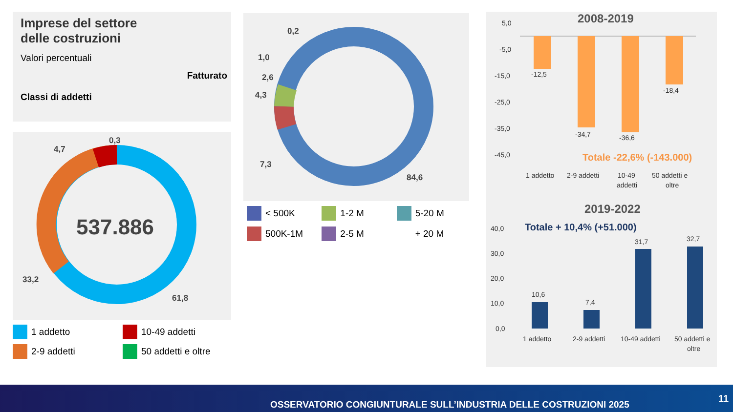Imprese del settore
delle costruzioni
Valori percentuali
Fatturato
Classi di addetti
537.886
0,3
4,7
33,2
61,8
1 addetto
10-49 addetti
2-9 addetti
50 addetti e oltre
0,2
1,0
2,6
4,3
7,3
84,6
< 500K
1-2 M
5-20 M
500K-1M
2-5 M
+ 20 M
2008-2019
5,0
-5,0
-15,0
-25,0
-35,0
-45,0
-12,5
-34,7
-36,6
-18,4
Totale -22,6% (-143.000)
1 addetto
2-9 addetti
10-49
addetti
50 addetti e
oltre
2019-2022
Totale + 10,4% (+51.000)
40,0
30,0
20,0
10,0
0,0
10,6
7,4
31,7
32,7
1 addetto
2-9 addetti
10-49 addetti
50 addetti e
oltre
OSSERVATORIO CONGIUNTURALE SULL’INDUSTRIA DELLE COSTRUZIONI 2025
11